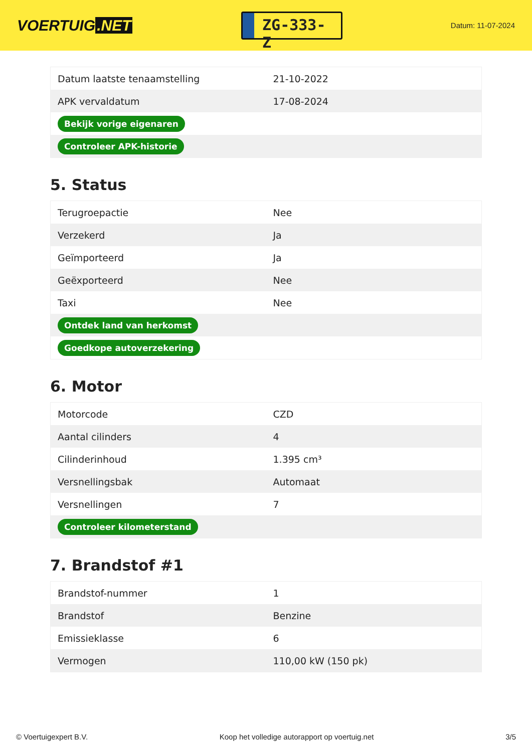VOERTUIG.NET
ZG-333-Z
Datum: 11-07-2024
| Datum laatste tenaamstelling | 21-10-2022 |
| APK vervaldatum | 17-08-2024 |
| Bekijk vorige eigenaren | |
| Controleer APK-historie | |
5. Status
| Terugroepactie | Nee |
| Verzekerd | Ja |
| Geïmporteerd | Ja |
| Geëxporteerd | Nee |
| Taxi | Nee |
| Ontdek land van herkomst | |
| Goedkope autoverzekering | |
6. Motor
| Motorcode | CZD |
| Aantal cilinders | 4 |
| Cilinderinhoud | 1.395 cm³ |
| Versnellingsbak | Automaat |
| Versnellingen | 7 |
| Controleer kilometerstand | |
7. Brandstof #1
| Brandstof-nummer | 1 |
| Brandstof | Benzine |
| Emissieklasse | 6 |
| Vermogen | 110,00 kW (150 pk) |
© Voertuigexpert B.V. Koop het volledige autorapport op voertuig.net 3/5